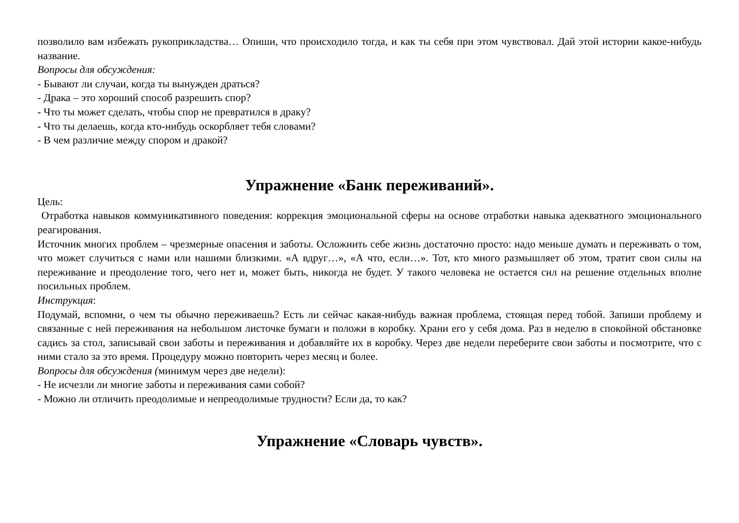позволило вам избежать рукоприкладства… Опиши, что происходило тогда, и как ты себя при этом чувствовал. Дай этой истории какое-нибудь название.
Вопросы для обсуждения:
- Бывают ли случаи, когда ты вынужден драться?
- Драка – это хороший способ разрешить спор?
- Что ты может сделать, чтобы спор не превратился в драку?
- Что ты делаешь, когда кто-нибудь оскорбляет тебя словами?
- В чем различие между спором и дракой?
Упражнение «Банк переживаний».
Цель:
Отработка навыков коммуникативного поведения: коррекция эмоциональной сферы на основе отработки навыка адекватного эмоционального реагирования.
Источник многих проблем – чрезмерные опасения и заботы. Осложнить себе жизнь достаточно просто: надо меньше думать и переживать о том, что может случиться с нами или нашими близкими. «А вдруг…», «А что, если…». Тот, кто много размышляет об этом, тратит свои силы на переживание и преодоление того, чего нет и, может быть, никогда не будет. У такого человека не остается сил на решение отдельных вполне посильных проблем.
Инструкция:
Подумай, вспомни, о чем ты обычно переживаешь? Есть ли сейчас какая-нибудь важная проблема, стоящая перед тобой. Запиши проблему и связанные с ней переживания на небольшом листочке бумаги и положи в коробку. Храни его у себя дома. Раз в неделю в спокойной обстановке садись за стол, записывай свои заботы и переживания и добавляйте их в коробку. Через две недели переберите свои заботы и посмотрите, что с ними стало за это время. Процедуру можно повторить через месяц и более.
Вопросы для обсуждения (минимум через две недели):
- Не исчезли ли многие заботы и переживания сами собой?
- Можно ли отличить преодолимые и непреодолимые трудности? Если да, то как?
Упражнение «Словарь чувств».